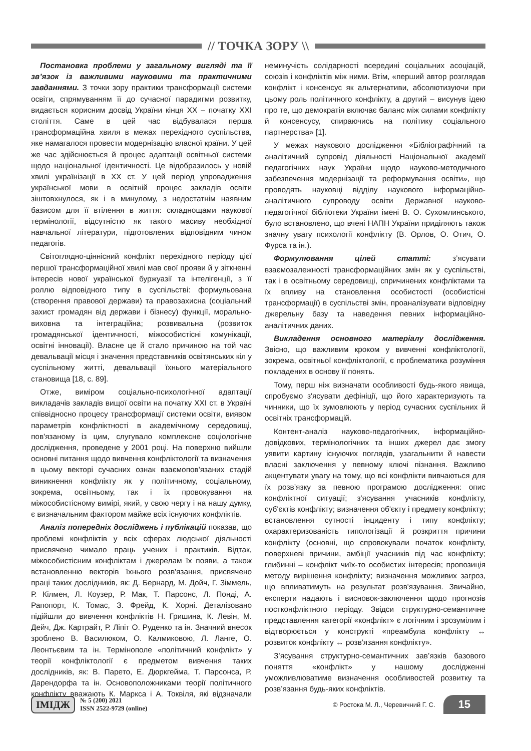// ТОЧКА ЗОРУ \\
Постановка проблеми у загальному вигляді та її зв’язок із важливими науковими та практичними завданнями. З точки зору практики трансформації системи освіти, спрямуванням її до сучасної парадигми розвитку, видається корисним досвід України кінця ХХ – початку ХХІ століття. Саме в цей час відбувалася перша трансформаційна хвиля в межах перехідного суспільства, яке намагалося провести модернізацію власної країни. У цей же час здійснюється й процес адаптації освітньої системи щодо національної ідентичності. Це відобразилось у новій хвилі українізації в ХХ ст. У цей період упровадження української мови в освітній процес закладів освіти зіштовхнулося, як і в минулому, з недостатнім наявним базисом для її втілення в життя: складнощами наукової термінології, відсутністю як такого масиву необхідної навчальної літератури, підготовлених відповідним чином педагогів.
Світоглядно-ціннісний конфлікт перехідного періоду цієї першої трансформаційної хвилі мав свої прояви й у зіткненні інтересів нової української буржуазії та інтелігенції, з її роллю відповідного типу в суспільстві: формульована (створення правової держави) та правозахисна (соціальний захист громадян від держави і бізнесу) функції, морально-виховна та інтеграційна; розвивальна (розвиток громадянської ідентичності, міжособистісні комунікації, освітні інновації). Власне це й стало причиною на той час девальвації місця і значення представників освітянських кіл у суспільному житті, девальвації їхнього матеріального становища [18, с. 89].
Отже, виміром соціально-психологічної адаптації викладачів закладів вищої освіти на початку ХХІ ст. в Україні співвідносно процесу трансформації системи освіти, виявом параметрів конфліктності в академічному середовищі, пов'язаному із цим, слугувало комплексне соціологічне дослідження, проведене у 2001 році. На поверхню вийшли основні питання щодо вивчення конфліктології та визначення в цьому векторі сучасних ознак взаємопов'язаних стадій виникнення конфлікту як у політичному, соціальному, зокрема, освітньому, так і їх провокування на міжособистісному вимірі, який, у свою чергу і на нашу думку, є визначальним фактором майже всіх існуючих конфліктів.
Аналіз попередніх досліджень і публікацій показав, що проблемі конфліктів у всіх сферах людської діяльності присвячено чимало праць учених і практиків. Відтак, міжособистісним конфліктам і джерелам їх появи, а також встановленню векторів їхнього розв'язання, присвячено праці таких дослідників, як: Д. Бернард, М. Дойч, Г. Зіммель, Р. Кілмен, Л. Коузер, Р. Мак, Т. Парсонс, Л. Понді, А. Рапопорт, К. Томас, З. Фрейд, К. Хорні. Деталізовано підійшли до вивчення конфліктів Н. Гришина, К. Левін, М. Дейч, Дж. Картрайт, Р. Ліпіт О. Руденко та ін. Значний внесок зроблено В. Василюком, О. Калмиковою, Л. Ланге, О. Леонтьєвим та ін. Термінополе «політичний конфлікт» у теорії конфліктології є предметом вивчення таких дослідників, як: В. Парето, Е. Дюркгейма, Т. Парсонса, Р. Дарендорфа та ін. Основоположниками теорії політичного конфлікту вважають К. Маркса і А. Токвіля, які відзначали неминучість солідарності всередині соціальних асоціацій, союзів і конфліктів між ними. Втім, «перший автор розглядав конфлікт і консенсус як альтернативи, абсолютизуючи при цьому роль політичного конфлікту, а другий – висунув ідею про те, що демократія включає баланс між силами конфлікту й консенсусу, спираючись на політику соціального партнерства» [1].
У межах наукового дослідження «Бібліографічний та аналітичний супровід діяльності Національної академії педагогічних наук України щодо науково-методичного забезпечення модернізації та реформування освіти», що проводять науковці відділу наукового інформаційно-аналітичного супроводу освіти Державної науково-педагогічної бібліотеки України імені В. О. Сухомлинського, було встановлено, що вчені НАПН України приділяють також значну увагу психології конфлікту (В. Орлов, О. Отич, О. Фурса та ін.).
Формулювання цілей статті: з’ясувати взаємозалежності трансформаційних змін як у суспільстві, так і в освітньому середовищі, спричинених конфліктами та їх впливу на становлення особистості (особистісні трансформації) в суспільстві змін, проаналізувати відповідну джерельну базу та наведення певних інформаційно-аналітичних даних.
Викладення основного матеріалу дослідження. Звісно, що важливим кроком у вивченні конфліктології, зокрема, освітньої конфліктології, є проблематика розуміння покладених в основу її понять.
Тому, перш ніж визначати особливості будь-якого явища, спробуємо з'ясувати дефініції, що його характеризують та чинники, що їх зумовлюють у період сучасних суспільних й освітніх трансформацій.
Контент-аналіз науково-педагогічних, інформаційно-довідкових, термінологічних та інших джерел дає змогу уявити картину існуючих поглядів, узагальнити й навести власні заключення у певному ключі пізнання. Важливо акцентувати увагу на тому, що всі конфлікти вивчаються для їх розв’язку за певною програмою дослідження: опис конфліктної ситуації; з'ясування учасників конфлікту, суб'єктів конфлікту; визначення об'єкту і предмету конфлікту; встановлення сутності інциденту і типу конфлікту; охарактеризованість типологізації й розкриття причини конфлікту (основні, що спровокували початок конфлікту, поверхневі причини, амбіції учасників під час конфлікту; глибинні – конфлікт чиїх-то особистих інтересів; пропозиція методу вирішення конфлікту; визначення можливих загроз, що впливатимуть на результат розв'язування. Звичайно, експерти надають і висновок-заключення щодо прогнозів постконфліктного періоду. Звідси структурно-семантичне представлення категорії «конфлікт» є логічним і зрозумілим і відтворюється у конструкті «преамбула конфлікту ↔ розвиток конфлікту ↔ розв'язання конфлікту».
З’ясування структурно-семантичних зав’язків базового поняття «конфлікт» у нашому дослідженні уможливлюватиме визначення особливостей розвитку та розв’язання будь-яких конфліктів.
ІМІДЖ
№ 5 (200) 2021
ISSN 2522-9729 (online)
© Ростока М. Л., Черевичний Г. С. 15